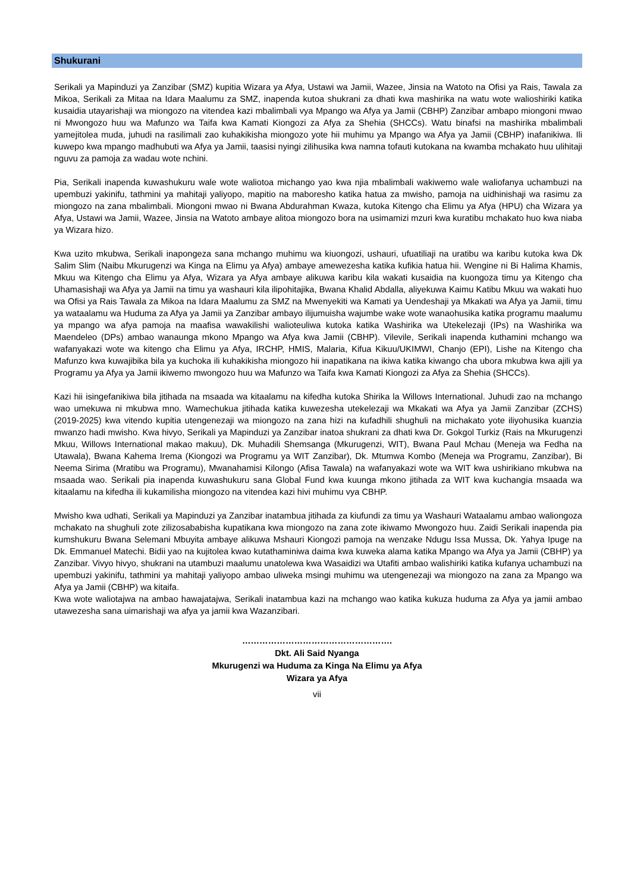Shukurani
Serikali ya Mapinduzi ya Zanzibar (SMZ) kupitia Wizara ya Afya, Ustawi wa Jamii, Wazee, Jinsia na Watoto na Ofisi ya Rais, Tawala za Mikoa, Serikali za Mitaa na Idara Maalumu za SMZ, inapenda kutoa shukrani za dhati kwa mashirika na watu wote walioshiriki katika kusaidia utayarishaji wa miongozo na vitendea kazi mbalimbali vya Mpango wa Afya ya Jamii (CBHP) Zanzibar ambapo miongoni mwao ni Mwongozo huu wa Mafunzo wa Taifa kwa Kamati Kiongozi za Afya za Shehia (SHCCs). Watu binafsi na mashirika mbalimbali yamejitolea muda, juhudi na rasilimali zao kuhakikisha miongozo yote hii muhimu ya Mpango wa Afya ya Jamii (CBHP) inafanikiwa. Ili kuwepo kwa mpango madhubuti wa Afya ya Jamii, taasisi nyingi zilihusika kwa namna tofauti kutokana na kwamba mchakato huu ulihitaji nguvu za pamoja za wadau wote nchini.
Pia, Serikali inapenda kuwashukuru wale wote waliotoa michango yao kwa njia mbalimbali wakiwemo wale waliofanya uchambuzi na upembuzi yakinifu, tathmini ya mahitaji yaliyopo, mapitio na maboresho katika hatua za mwisho, pamoja na uidhinishaji wa rasimu za miongozo na zana mbalimbali. Miongoni mwao ni Bwana Abdurahman Kwaza, kutoka Kitengo cha Elimu ya Afya (HPU) cha Wizara ya Afya, Ustawi wa Jamii, Wazee, Jinsia na Watoto ambaye alitoa miongozo bora na usimamizi mzuri kwa kuratibu mchakato huo kwa niaba ya Wizara hizo.
Kwa uzito mkubwa, Serikali inapongeza sana mchango muhimu wa kiuongozi, ushauri, ufuatiliaji na uratibu wa karibu kutoka kwa Dk Salim Slim (Naibu Mkurugenzi wa Kinga na Elimu ya Afya) ambaye amewezesha katika kufikia hatua hii. Wengine ni Bi Halima Khamis, Mkuu wa Kitengo cha Elimu ya Afya, Wizara ya Afya ambaye alikuwa karibu kila wakati kusaidia na kuongoza timu ya Kitengo cha Uhamasishaji wa Afya ya Jamii na timu ya washauri kila ilipohitajika, Bwana Khalid Abdalla, aliyekuwa Kaimu Katibu Mkuu wa wakati huo wa Ofisi ya Rais Tawala za Mikoa na Idara Maalumu za SMZ na Mwenyekiti wa Kamati ya Uendeshaji ya Mkakati wa Afya ya Jamii, timu ya wataalamu wa Huduma za Afya ya Jamii ya Zanzibar ambayo ilijumuisha wajumbe wake wote wanaohusika katika programu maalumu ya mpango wa afya pamoja na maafisa wawakilishi walioteuliwa kutoka katika Washirika wa Utekelezaji (IPs) na Washirika wa Maendeleo (DPs) ambao wanaunga mkono Mpango wa Afya kwa Jamii (CBHP). Vilevile, Serikali inapenda kuthamini mchango wa wafanyakazi wote wa kitengo cha Elimu ya Afya, IRCHP, HMIS, Malaria, Kifua Kikuu/UKIMWI, Chanjo (EPI), Lishe na Kitengo cha Mafunzo kwa kuwajibika bila ya kuchoka ili kuhakikisha miongozo hii inapatikana na ikiwa katika kiwango cha ubora mkubwa kwa ajili ya Programu ya Afya ya Jamii ikiwemo mwongozo huu wa Mafunzo wa Taifa kwa Kamati Kiongozi za Afya za Shehia (SHCCs).
Kazi hii isingefanikiwa bila jitihada na msaada wa kitaalamu na kifedha kutoka Shirika la Willows International. Juhudi zao na mchango wao umekuwa ni mkubwa mno. Wamechukua jitihada katika kuwezesha utekelezaji wa Mkakati wa Afya ya Jamii Zanzibar (ZCHS) (2019-2025) kwa vitendo kupitia utengenezaji wa miongozo na zana hizi na kufadhili shughuli na michakato yote iliyohusika kuanzia mwanzo hadi mwisho. Kwa hivyo, Serikali ya Mapinduzi ya Zanzibar inatoa shukrani za dhati kwa Dr. Gokgol Turkiz (Rais na Mkurugenzi Mkuu, Willows International makao makuu), Dk. Muhadili Shemsanga (Mkurugenzi, WIT), Bwana Paul Mchau (Meneja wa Fedha na Utawala), Bwana Kahema Irema (Kiongozi wa Programu ya WIT Zanzibar), Dk. Mtumwa Kombo (Meneja wa Programu, Zanzibar), Bi Neema Sirima (Mratibu wa Programu), Mwanahamisi Kilongo (Afisa Tawala) na wafanyakazi wote wa WIT kwa ushirikiano mkubwa na msaada wao. Serikali pia inapenda kuwashukuru sana Global Fund kwa kuunga mkono jitihada za WIT kwa kuchangia msaada wa kitaalamu na kifedha ili kukamilisha miongozo na vitendea kazi hivi muhimu vya CBHP.
Mwisho kwa udhati, Serikali ya Mapinduzi ya Zanzibar inatambua jitihada za kiufundi za timu ya Washauri Wataalamu ambao waliongoza mchakato na shughuli zote zilizosababisha kupatikana kwa miongozo na zana zote ikiwamo Mwongozo huu. Zaidi Serikali inapenda pia kumshukuru Bwana Selemani Mbuyita ambaye alikuwa Mshauri Kiongozi pamoja na wenzake Ndugu Issa Mussa, Dk. Yahya Ipuge na Dk. Emmanuel Matechi. Bidii yao na kujitolea kwao kutathaminiwa daima kwa kuweka alama katika Mpango wa Afya ya Jamii (CBHP) ya Zanzibar. Vivyo hivyo, shukrani na utambuzi maalumu unatolewa kwa Wasaidizi wa Utafiti ambao walishiriki katika kufanya uchambuzi na upembuzi yakinifu, tathmini ya mahitaji yaliyopo ambao uliweka msingi muhimu wa utengenezaji wa miongozo na zana za Mpango wa Afya ya Jamii (CBHP) wa kitaifa.
Kwa wote waliotajwa na ambao hawajatajwa, Serikali inatambua kazi na mchango wao katika kukuza huduma za Afya ya jamii ambao utawezesha sana uimarishaji wa afya ya jamii kwa Wazanzibari.
…………………………………………….
Dkt. Ali Said Nyanga
Mkurugenzi wa Huduma za Kinga Na Elimu ya Afya
Wizara ya Afya
vii